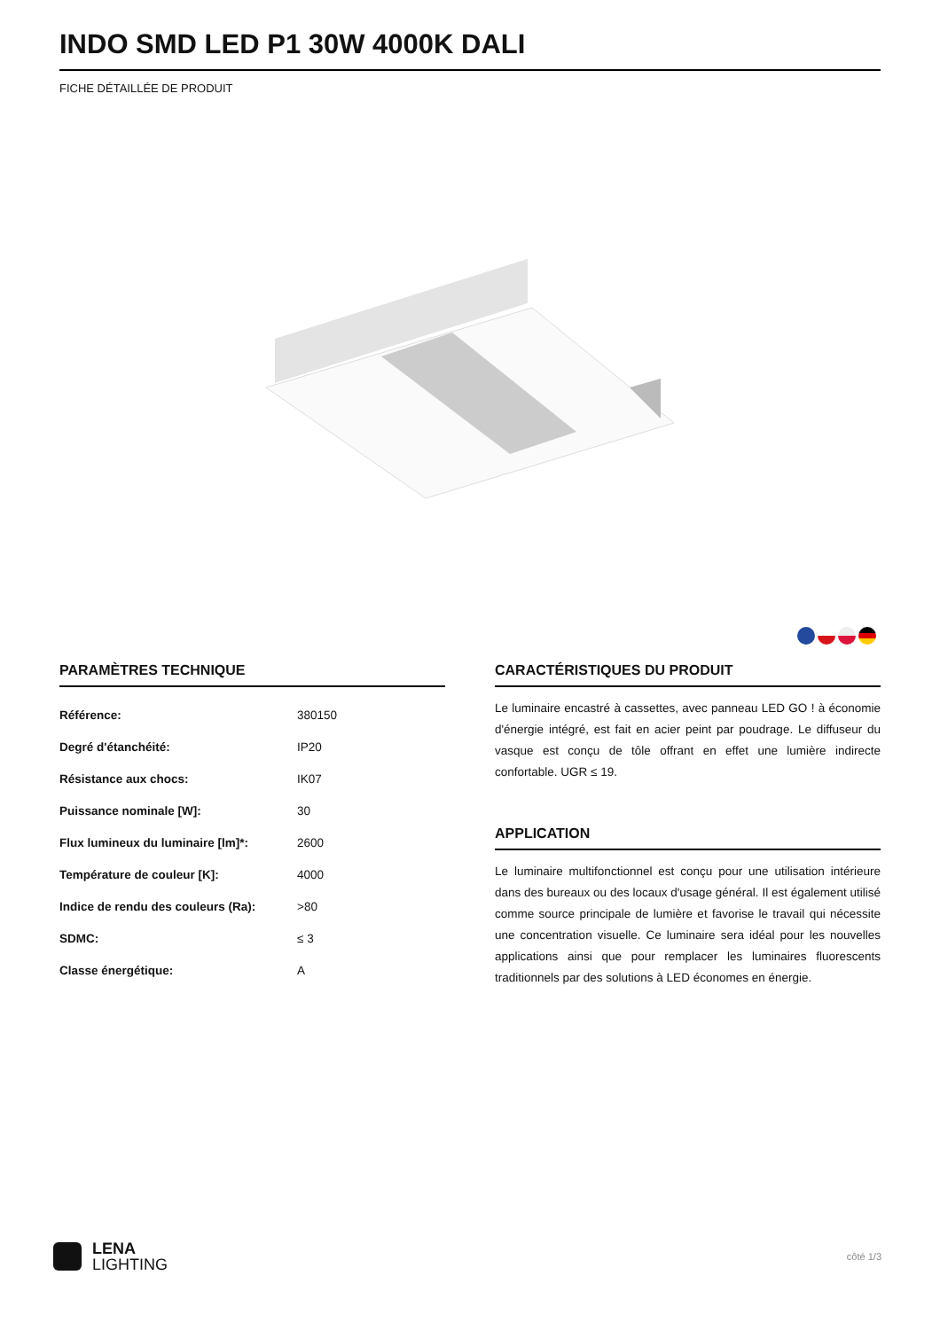INDO SMD LED P1 30W 4000K DALI
FICHE DÉTAILLÉE DE PRODUIT
PARAMÈTRES TECHNIQUE
| Référence: | 380150 |
| Degré d'étanchéité: | IP20 |
| Résistance aux chocs: | IK07 |
| Puissance nominale [W]: | 30 |
| Flux lumineux du luminaire [lm]*: | 2600 |
| Température de couleur [K]: | 4000 |
| Indice de rendu des couleurs (Ra): | >80 |
| SDMC: | ≤ 3 |
| Classe énergétique: | A |
CARACTÉRISTIQUES DU PRODUIT
Le luminaire encastré à cassettes, avec panneau LED GO ! à économie d'énergie intégré, est fait en acier peint par poudrage. Le diffuseur du vasque est conçu de tôle offrant en effet une lumière indirecte confortable. UGR ≤ 19.
APPLICATION
Le luminaire multifonctionnel est conçu pour une utilisation intérieure dans des bureaux ou des locaux d'usage général. Il est également utilisé comme source principale de lumière et favorise le travail qui nécessite une concentration visuelle. Ce luminaire sera idéal pour les nouvelles applications ainsi que pour remplacer les luminaires fluorescents traditionnels par des solutions à LED économes en énergie.
LENA
LIGHTING
côté 1/3